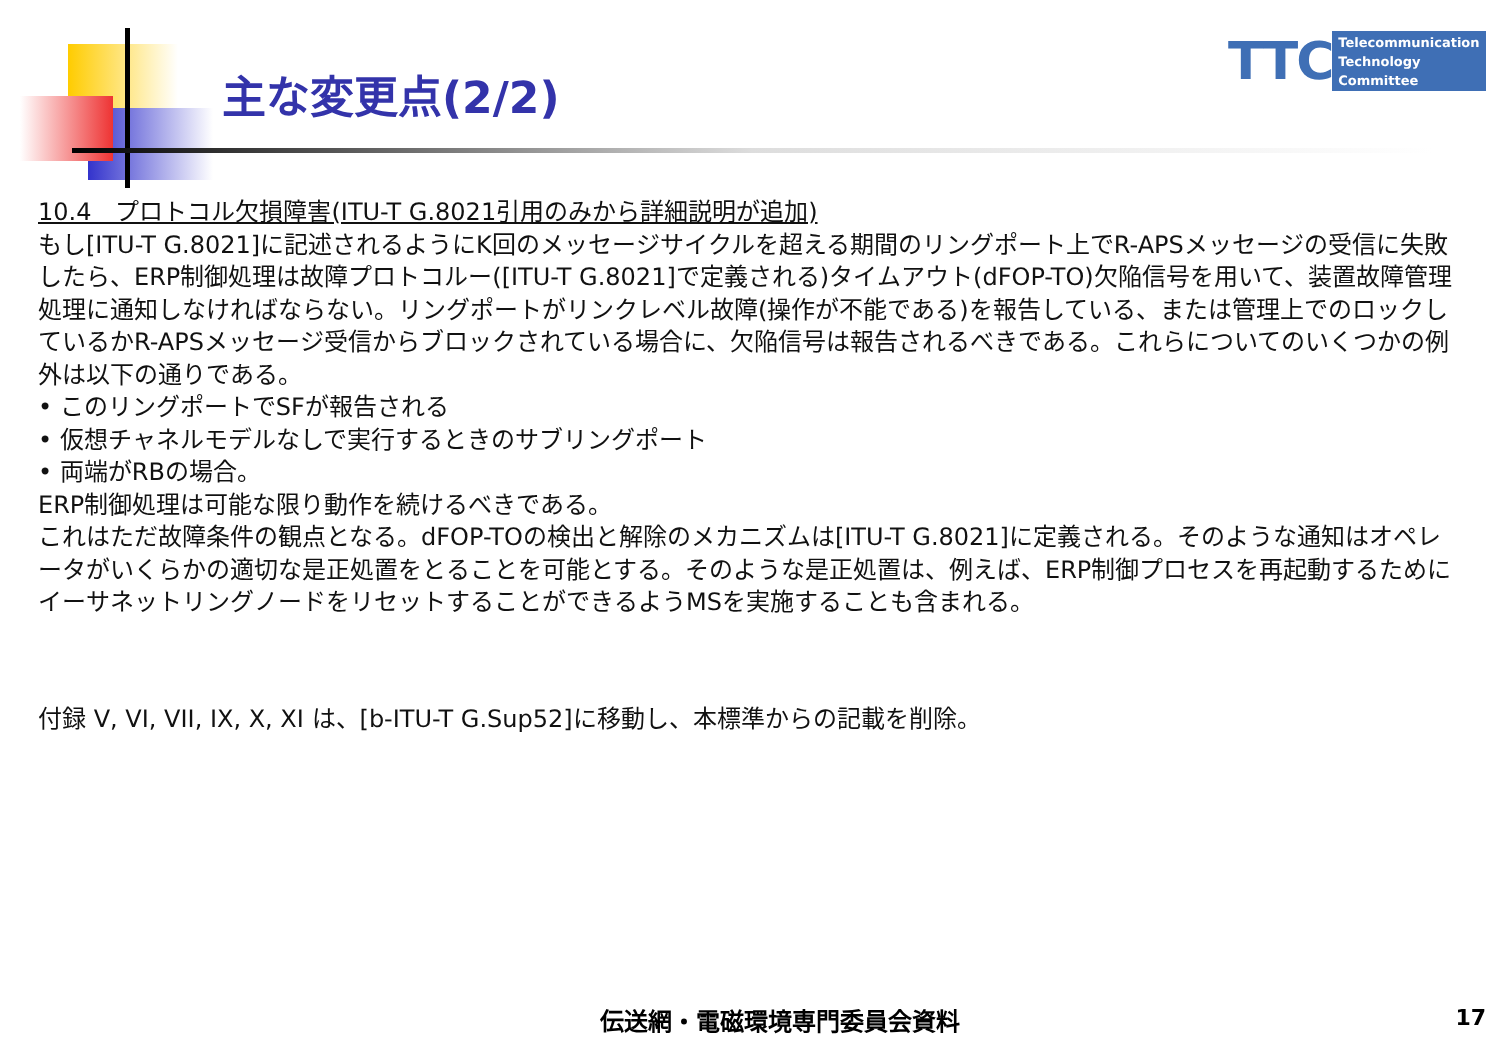主な変更点(2/2)
TTC
Telecommunication
Technology
Committee
10.4　プロトコル欠損障害(ITU-T G.8021引用のみから詳細説明が追加)
もし[ITU-T G.8021]に記述されるようにK回のメッセージサイクルを超える期間のリングポート上でR-APSメッセージの受信に失敗したら、ERP制御処理は故障プロトコルー([ITU-T G.8021]で定義される)タイムアウト(dFOP-TO)欠陥信号を用いて、装置故障管理処理に通知しなければならない。リングポートがリンクレベル故障(操作が不能である)を報告している、または管理上でのロックしているかR-APSメッセージ受信からブロックされている場合に、欠陥信号は報告されるべきである。これらについてのいくつかの例外は以下の通りである。
• このリングポートでSFが報告される
• 仮想チャネルモデルなしで実行するときのサブリングポート
• 両端がRBの場合。
ERP制御処理は可能な限り動作を続けるべきである。
これはただ故障条件の観点となる。dFOP-TOの検出と解除のメカニズムは[ITU-T G.8021]に定義される。そのような通知はオペレータがいくらかの適切な是正処置をとることを可能とする。そのような是正処置は、例えば、ERP制御プロセスを再起動するためにイーサネットリングノードをリセットすることができるようMSを実施することも含まれる。
付録 V, VI, VII, IX, X, XI は、[b-ITU-T G.Sup52]に移動し、本標準からの記載を削除。
伝送網・電磁環境専門委員会資料 17